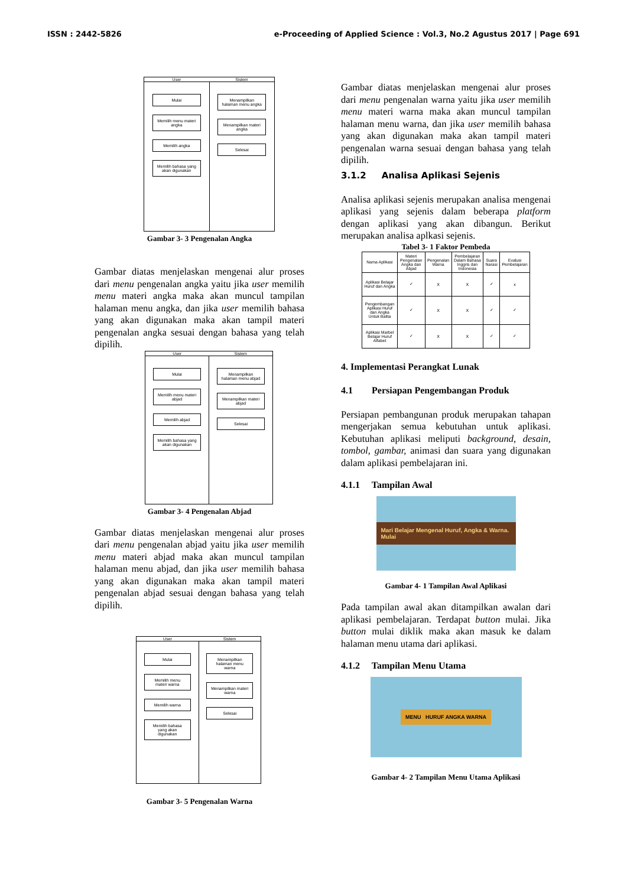ISSN : 2442-5826 e-Proceeding of Applied Science : Vol.3, No.2 Agustus 2017 | Page 691
User Sistem
Mulai
Memilih menu materi angka
Memilih angka
Memilih bahasa yang akan digunakan
Menampilkan halaman menu angka
Menampilkan materi angka
Selesai
Gambar 3- 3 Pengenalan Angka
Gambar diatas menjelaskan mengenai alur proses dari menu pengenalan angka yaitu jika user memilih menu materi angka maka akan muncul tampilan halaman menu angka, dan jika user memilih bahasa yang akan digunakan maka akan tampil materi pengenalan angka sesuai dengan bahasa yang telah dipilih.
User Sistem
Mulai
Memilih menu materi abjad
Memilih abjad
Memilih bahasa yang akan digunakan
Menampilkan halaman menu abjad
Menampilkan materi abjad
Selesai
Gambar 3- 4 Pengenalan Abjad
Gambar diatas menjelaskan mengenai alur proses dari menu pengenalan abjad yaitu jika user memilih menu materi abjad maka akan muncul tampilan halaman menu abjad, dan jika user memilih bahasa yang akan digunakan maka akan tampil materi pengenalan abjad sesuai dengan bahasa yang telah dipilih.
User Sistem
Mulai
Memilih menu materi warna
Memilih warna
Memilih bahasa yang akan digunakan
Menampilkan halaman menu warna
Menampilkan materi warna
Selesai
Gambar 3- 5 Pengenalan Warna
Gambar diatas menjelaskan mengenai alur proses dari menu pengenalan warna yaitu jika user memilih menu materi warna maka akan muncul tampilan halaman menu warna, dan jika user memilih bahasa yang akan digunakan maka akan tampil materi pengenalan warna sesuai dengan bahasa yang telah dipilih.
3.1.2 Analisa Aplikasi Sejenis
Analisa aplikasi sejenis merupakan analisa mengenai aplikasi yang sejenis dalam beberapa platform dengan aplikasi yang akan dibangun. Berikut merupakan analisa aplkasi sejenis.
Tabel 3- 1 Faktor Pembeda
| Nama Aplikasi | Materi Pengenalan Angka dan Abjad | Pengenalan Warna | Pembelajaran Dalam Bahasa Inggris dan Indonesia | Suara Narasi | Evalusi Pembelajaran |
| --- | --- | --- | --- | --- | --- |
| Aplikasi Belajar Huruf dan Angka | ✓ | X | X | ✓ | x |
| Pengembangan Aplikasi Huruf dan Angka Untuk Balita | ✓ | X | X | ✓ | ✓ |
| Aplikasi Marbel Belajar Huruf Alfabet | ✓ | X | X | ✓ | ✓ |
4. Implementasi Perangkat Lunak
4.1 Persiapan Pengembangan Produk
Persiapan pembangunan produk merupakan tahapan mengerjakan semua kebutuhan untuk aplikasi. Kebutuhan aplikasi meliputi background, desain, tombol, gambar, animasi dan suara yang digunakan dalam aplikasi pembelajaran ini.
4.1.1 Tampilan Awal
Mari Belajar Mengenal Huruf, Angka & Warna. Mulai
Gambar 4- 1 Tampilan Awal Aplikasi
Pada tampilan awal akan ditampilkan awalan dari aplikasi pembelajaran. Terdapat button mulai. Jika button mulai diklik maka akan masuk ke dalam halaman menu utama dari aplikasi.
4.1.2 Tampilan Menu Utama
MENU HURUF ANGKA WARNA
Gambar 4- 2 Tampilan Menu Utama Aplikasi